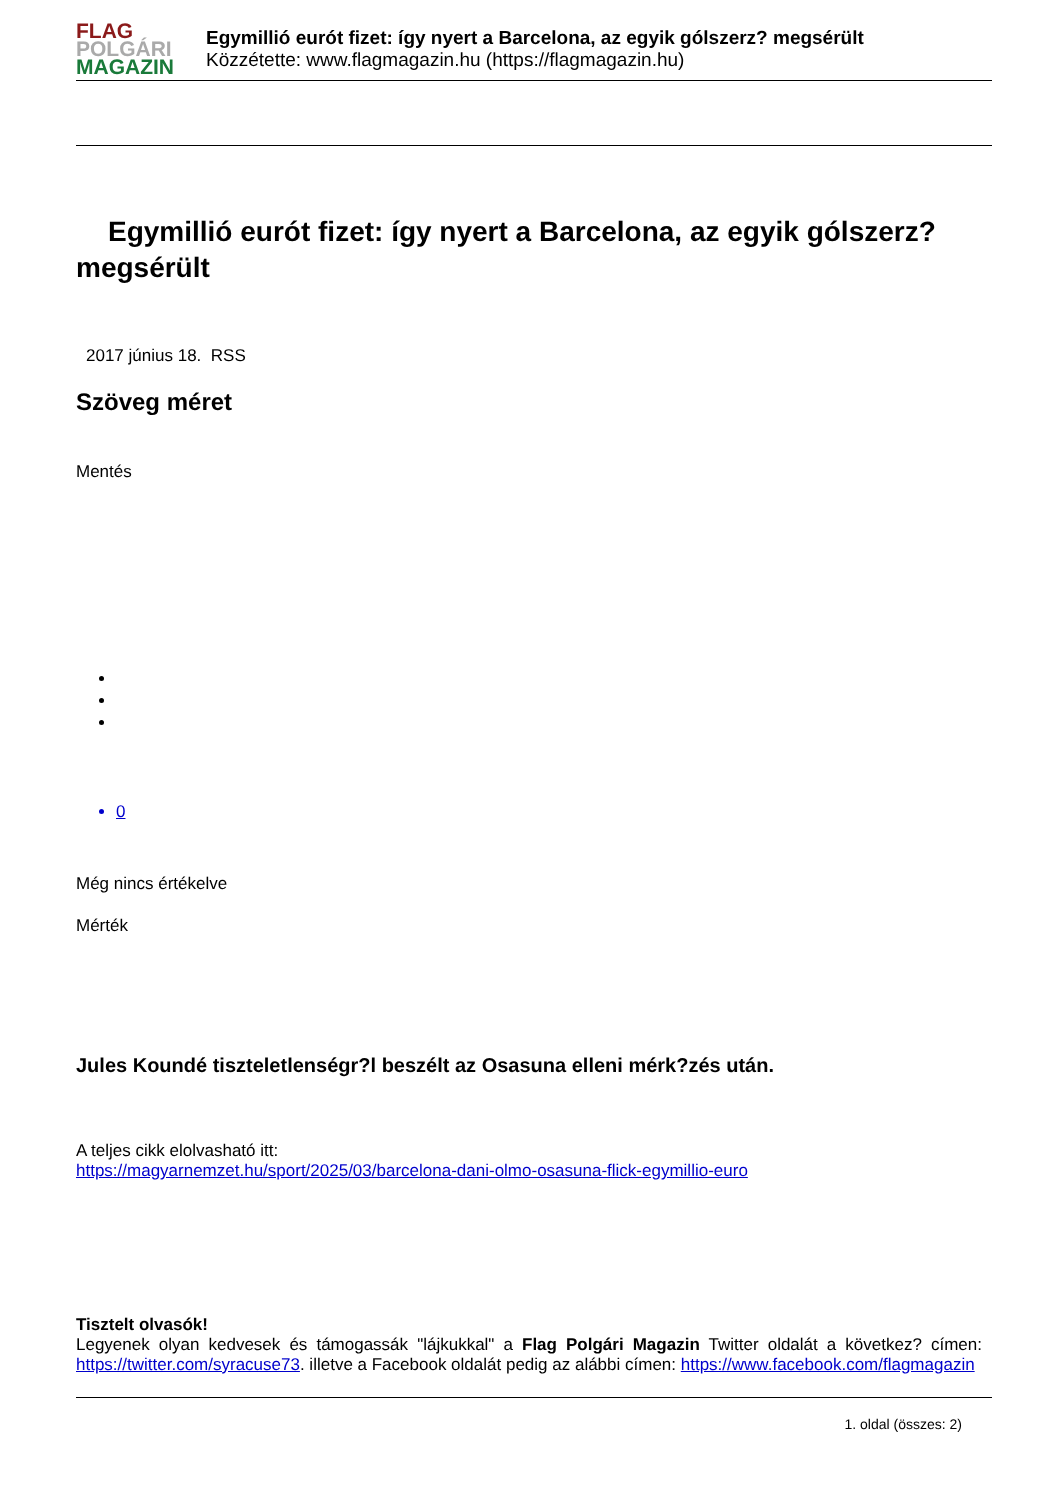FLAG
POLGÁRI
MAGAZIN
Egymillió eurót fizet: így nyert a Barcelona, az egyik gólszerz? megsérült
Közzétette: www.flagmagazin.hu (https://flagmagazin.hu)
Egymillió eurót fizet: így nyert a Barcelona, az egyik gólszerz? megsérült
2017 június 18. RSS
Szöveg méret
Mentés
0
Még nincs értékelve
Mérték
Jules Koundé tiszteletlenségr?l beszélt az Osasuna elleni mérk?zés után.
A teljes cikk elolvasható itt:
https://magyarnemzet.hu/sport/2025/03/barcelona-dani-olmo-osasuna-flick-egymillio-euro
Tisztelt olvasók!
Legyenek olyan kedvesek és támogassák "lájkukkal" a Flag Polgári Magazin Twitter oldalát a következ? címen: https://twitter.com/syracuse73. illetve a Facebook oldalát pedig az alábbi címen: https://www.facebook.com/flagmagazin
1. oldal (összes: 2)